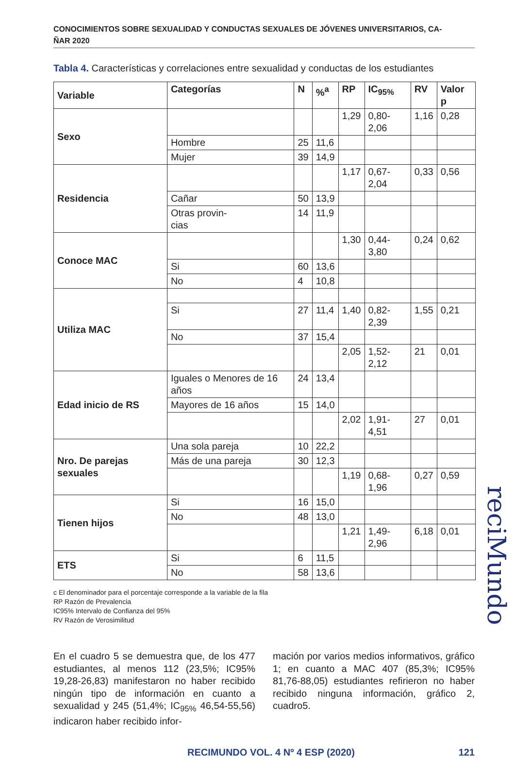CONOCIMIENTOS SOBRE SEXUALIDAD Y CONDUCTAS SEXUALES DE JÓVENES UNIVERSITARIOS, CA-
ÑAR 2020
Tabla 4. Características y correlaciones entre sexualidad y conductas de los estudiantes
| Variable | Categorías | N | %<sup>a</sup> | RP | IC<sub>95%</sub> | RV | Valor p |
| --- | --- | --- | --- | --- | --- | --- | --- |
| Sexo | | | | 1,29 | 0,80-2,06 | 1,16 | 0,28 |
| | Hombre | 25 | 11,6 | | | | |
| | Mujer | 39 | 14,9 | | | | |
| Residencia | | | | 1,17 | 0,67-2,04 | 0,33 | 0,56 |
| | Cañar | 50 | 13,9 | | | | |
| | Otras provin- cias | 14 | 11,9 | | | | |
| Conoce MAC | | | | 1,30 | 0,44-3,80 | 0,24 | 0,62 |
| | Si | 60 | 13,6 | | | | |
| | No | 4 | 10,8 | | | | |
| Utiliza MAC | | | | | | | |
| | Si | 27 | 11,4 | 1,40 | 0,82-2,39 | 1,55 | 0,21 |
| | No | 37 | 15,4 | | | | |
| | | | | 2,05 | 1,52-2,12 | 21 | 0,01 |
| Edad inicio de RS | Iguales o Menores de 16 años | 24 | 13,4 | | | | |
| | Mayores de 16 años | 15 | 14,0 | | | | |
| | | | | 2,02 | 1,91-4,51 | 27 | 0,01 |
| Nro. De parejas sexuales | Una sola pareja | 10 | 22,2 | | | | |
| | Más de una pareja | 30 | 12,3 | | | | |
| | | | | 1,19 | 0,68-1,96 | 0,27 | 0,59 |
| Tienen hijos | Si | 16 | 15,0 | | | | |
| | No | 48 | 13,0 | | | | |
| | | | | 1,21 | 1,49-2,96 | 6,18 | 0,01 |
| ETS | Si | 6 | 11,5 | | | | |
| | No | 58 | 13,6 | | | | |
c El denominador para el porcentaje corresponde a la variable de la fila
RP Razón de Prevalencia
IC95% Intervalo de Confianza del 95%
RV Razón de Verosimilitud
En el cuadro 5 se demuestra que, de los 477 estudiantes, al menos 112 (23,5%; IC95% 19,28-26,83) manifestaron no haber recibido ningún tipo de información en cuanto a sexualidad y 245 (51,4%; IC<sub>95%</sub> 46,54-55,56) indicaron haber recibido infor-
mación por varios medios informativos, gráfico 1; en cuanto a MAC 407 (85,3%; IC95% 81,76-88,05) estudiantes refirieron no haber recibido ninguna información, gráfico 2, cuadro5.
RECIMUNDO VOL. 4 Nº 4 ESP (2020) 121
reciMundo